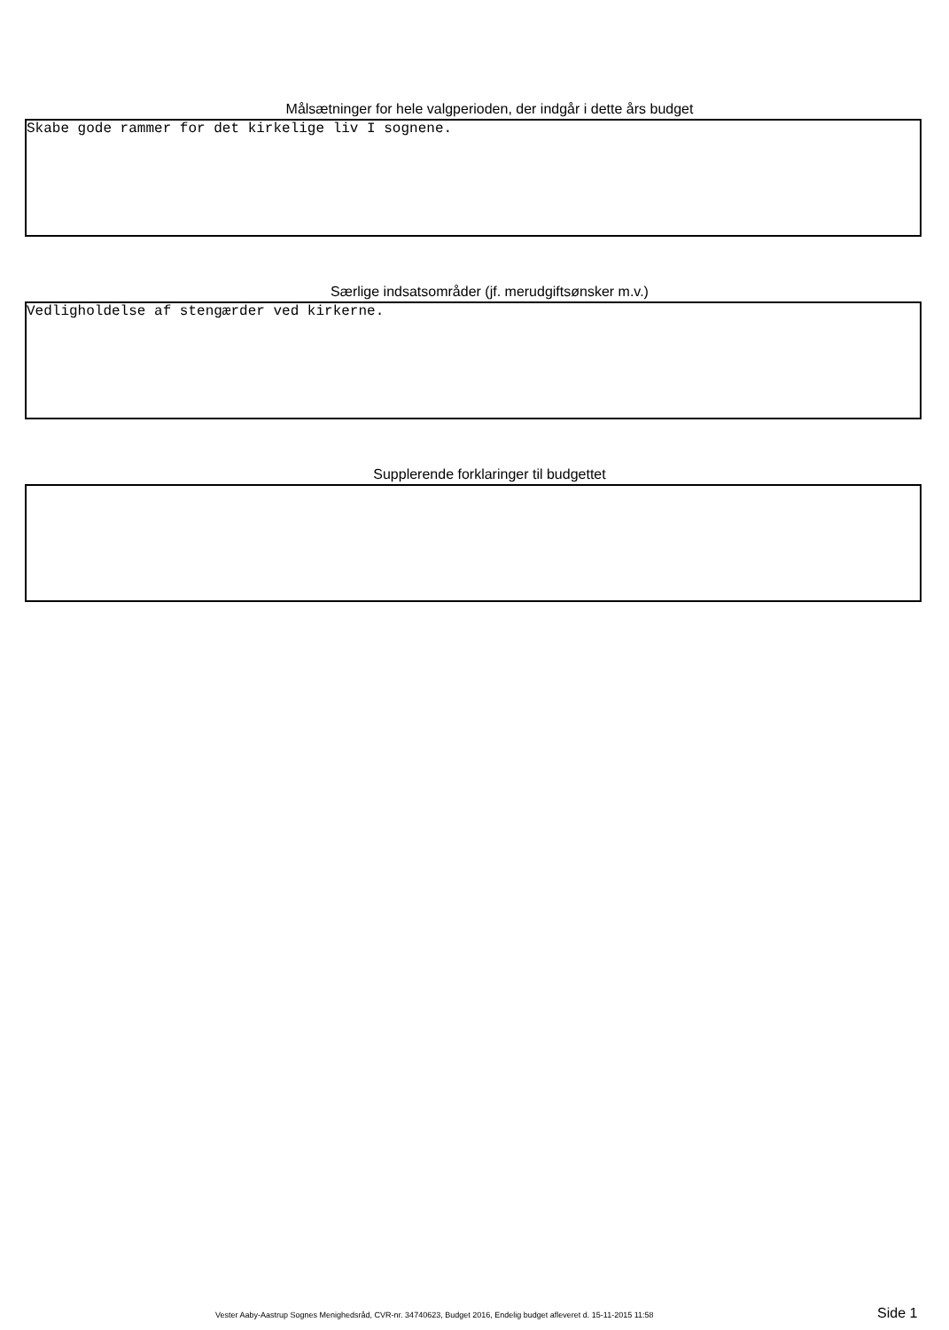Målsætninger for hele valgperioden, der indgår i dette års budget
Skabe gode rammer for det kirkelige liv I sognene.
Særlige indsatsområder (jf. merudgiftsønsker m.v.)
Vedligholdelse af stengærder ved kirkerne.
Supplerende forklaringer til budgettet
Vester Aaby-Aastrup Sognes Menighedsråd, CVR-nr. 34740623, Budget 2016, Endelig budget afleveret d. 15-11-2015 11:58 Side 1